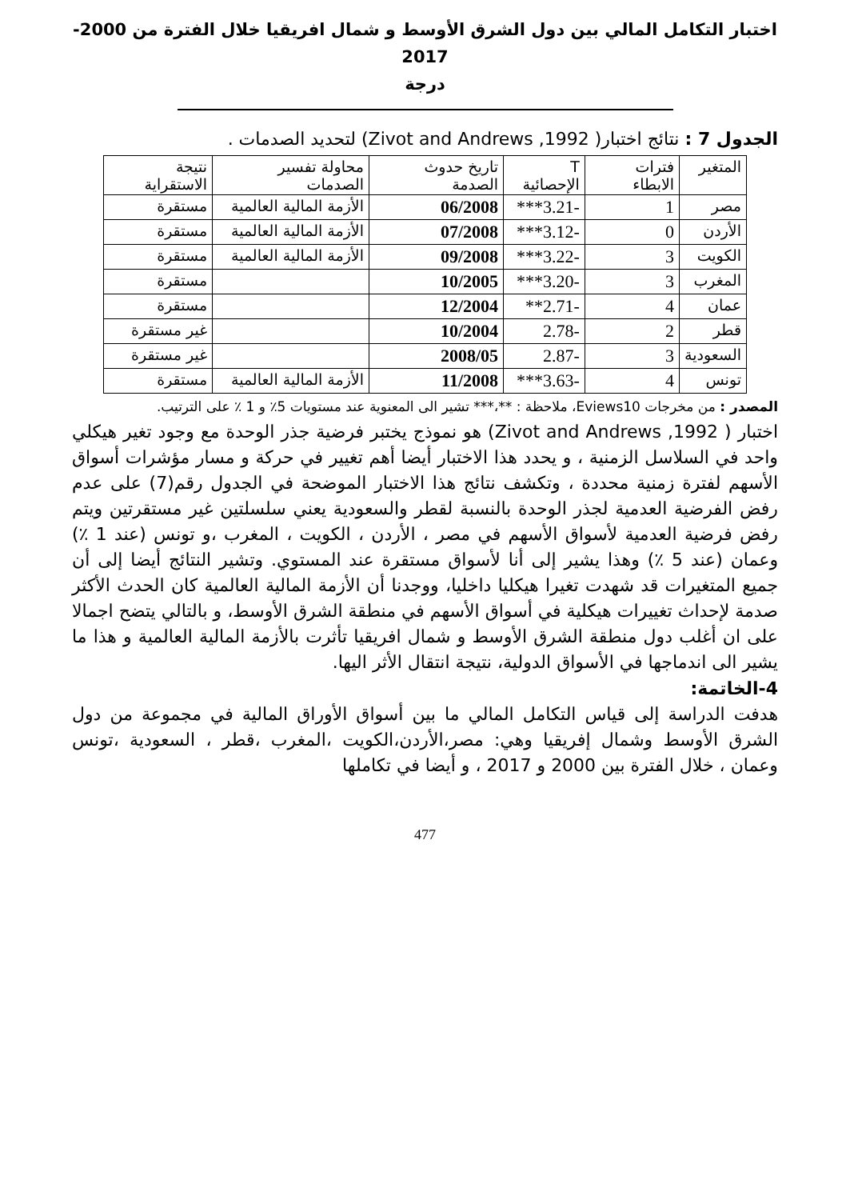اختبار التكامل المالي بين دول الشرق الأوسط و شمال افريقيا خلال الفترة من 2000-2017
درجة
الجدول 7 : نتائج اختبار( Zivot and Andrews ,1992) لتحديد الصدمات .
| المتغير | فترات الابطاء | T الإحصائية | تاريخ حدوث الصدمة | محاولة تفسير الصدمات | نتيجة الاستقراية |
| --- | --- | --- | --- | --- | --- |
| مصر | 1 | -3.21*** | 06/2008 | الأزمة المالية العالمية | مستقرة |
| الأردن | 0 | -3.12*** | 07/2008 | الأزمة المالية العالمية | مستقرة |
| الكويت | 3 | -3.22*** | 09/2008 | الأزمة المالية العالمية | مستقرة |
| المغرب | 3 | -3.20*** | 10/2005 | | مستقرة |
| عمان | 4 | -2.71** | 12/2004 | | مستقرة |
| قطر | 2 | -2.78 | 10/2004 | | غير مستقرة |
| السعودية | 3 | -2.87 | 2008/05 | | غير مستقرة |
| تونس | 4 | -3.63*** | 11/2008 | الأزمة المالية العالمية | مستقرة |
المصدر : من مخرجات Eviews10، ملاحظة : **،*** تشير الى المعنوية عند مستويات 5٪ و 1 ٪ على الترتيب.
اختبار ( Zivot and Andrews ,1992) هو نموذج يختبر فرضية جذر الوحدة مع وجود تغير هيكلي واحد في السلاسل الزمنية ، و يحدد هذا الاختبار أيضا أهم تغيير في حركة و مسار مؤشرات أسواق الأسهم لفترة زمنية محددة ، وتكشف نتائج هذا الاختبار الموضحة في الجدول رقم(7) على عدم رفض الفرضية العدمية لجذر الوحدة بالنسبة لقطر والسعودية يعني سلسلتين غير مستقرتين ويتم رفض فرضية العدمية لأسواق الأسهم في مصر ، الأردن ، الكويت ، المغرب ،و تونس (عند 1 ٪) وعمان (عند 5 ٪) وهذا يشير إلى أنا لأسواق مستقرة عند المستوي. وتشير النتائج أيضا إلى أن جميع المتغيرات قد شهدت تغيرا هيكليا داخليا، ووجدنا أن الأزمة المالية العالمية كان الحدث الأكثر صدمة لإحداث تغييرات هيكلية في أسواق الأسهم في منطقة الشرق الأوسط، و بالتالي يتضح اجمالا على ان أغلب دول منطقة الشرق الأوسط و شمال افريقيا تأثرت بالأزمة المالية العالمية و هذا ما يشير الى اندماجها في الأسواق الدولية، نتيجة انتقال الأثر اليها.
4-الخاتمة:
هدفت الدراسة إلى قياس التكامل المالي ما بين أسواق الأوراق المالية في مجموعة من دول الشرق الأوسط وشمال إفريقيا وهي: مصر،الأردن،الكويت ،المغرب ،قطر ، السعودية ،تونس وعمان ، خلال الفترة بين 2000 و 2017 ، و أيضا في تكاملها
477